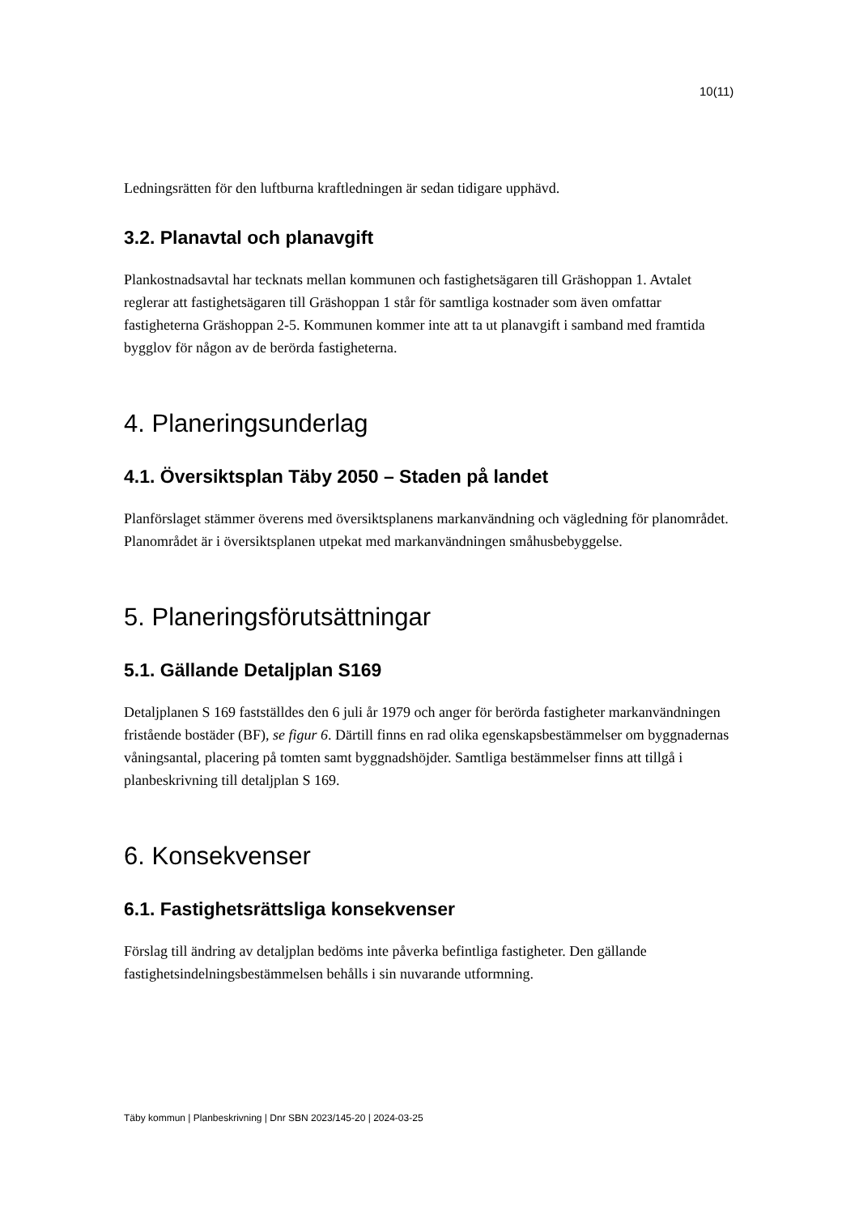10(11)
Ledningsrätten för den luftburna kraftledningen är sedan tidigare upphävd.
3.2. Planavtal och planavgift
Plankostnadsavtal har tecknats mellan kommunen och fastighetsägaren till Gräshoppan 1. Avtalet reglerar att fastighetsägaren till Gräshoppan 1 står för samtliga kostnader som även omfattar fastigheterna Gräshoppan 2-5. Kommunen kommer inte att ta ut planavgift i samband med framtida bygglov för någon av de berörda fastigheterna.
4. Planeringsunderlag
4.1. Översiktsplan Täby 2050 – Staden på landet
Planförslaget stämmer överens med översiktsplanens markanvändning och vägledning för planområdet. Planområdet är i översiktsplanen utpekat med markanvändningen småhusbebyggelse.
5. Planeringsförutsättningar
5.1. Gällande Detaljplan S169
Detaljplanen S 169 fastställdes den 6 juli år 1979 och anger för berörda fastigheter markanvändningen fristående bostäder (BF), se figur 6. Därtill finns en rad olika egenskapsbestämmelser om byggnadernas våningsantal, placering på tomten samt byggnadshöjder. Samtliga bestämmelser finns att tillgå i planbeskrivning till detaljplan S 169.
6. Konsekvenser
6.1. Fastighetsrättsliga konsekvenser
Förslag till ändring av detaljplan bedöms inte påverka befintliga fastigheter. Den gällande fastighetsindelningsbestämmelsen behålls i sin nuvarande utformning.
Täby kommun | Planbeskrivning | Dnr SBN 2023/145-20 | 2024-03-25